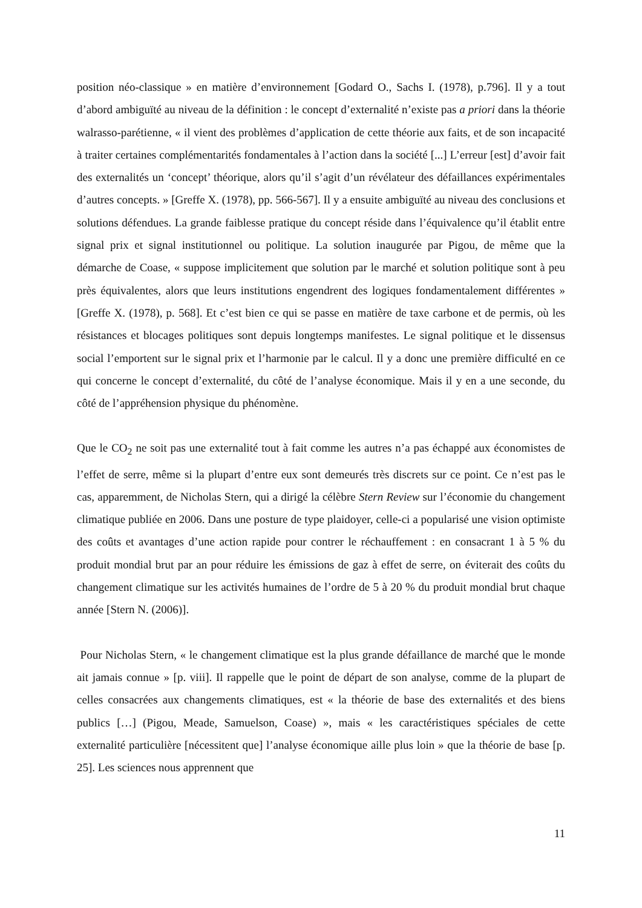position néo-classique » en matière d’environnement [Godard O., Sachs I. (1978), p.796]. Il y a tout d’abord ambiguïté au niveau de la définition : le concept d’externalité n’existe pas a priori dans la théorie walrasso-parétienne, « il vient des problèmes d’application de cette théorie aux faits, et de son incapacité à traiter certaines complémentarités fondamentales à l’action dans la société [...] L’erreur [est] d’avoir fait des externalités un ‘concept’ théorique, alors qu’il s’agit d’un révélateur des défaillances expérimentales d’autres concepts. » [Greffe X. (1978), pp. 566-567]. Il y a ensuite ambiguïté au niveau des conclusions et solutions défendues. La grande faiblesse pratique du concept réside dans l’équivalence qu’il établit entre signal prix et signal institutionnel ou politique. La solution inaugurée par Pigou, de même que la démarche de Coase, « suppose implicitement que solution par le marché et solution politique sont à peu près équivalentes, alors que leurs institutions engendrent des logiques fondamentalement différentes » [Greffe X. (1978), p. 568]. Et c’est bien ce qui se passe en matière de taxe carbone et de permis, où les résistances et blocages politiques sont depuis longtemps manifestes. Le signal politique et le dissensus social l’emportent sur le signal prix et l’harmonie par le calcul. Il y a donc une première difficulté en ce qui concerne le concept d’externalité, du côté de l’analyse économique. Mais il y en a une seconde, du côté de l’appréhension physique du phénomène.
Que le CO<sub>2</sub> ne soit pas une externalité tout à fait comme les autres n’a pas échappé aux économistes de l’effet de serre, même si la plupart d’entre eux sont demeurés très discrets sur ce point. Ce n’est pas le cas, apparemment, de Nicholas Stern, qui a dirigé la célèbre Stern Review sur l’économie du changement climatique publiée en 2006. Dans une posture de type plaidoyer, celle-ci a popularisé une vision optimiste des coûts et avantages d’une action rapide pour contrer le réchauffement : en consacrant 1 à 5 % du produit mondial brut par an pour réduire les émissions de gaz à effet de serre, on éviterait des coûts du changement climatique sur les activités humaines de l’ordre de 5 à 20 % du produit mondial brut chaque année [Stern N. (2006)].
Pour Nicholas Stern, « le changement climatique est la plus grande défaillance de marché que le monde ait jamais connue » [p. viii]. Il rappelle que le point de départ de son analyse, comme de la plupart de celles consacrées aux changements climatiques, est « la théorie de base des externalités et des biens publics […] (Pigou, Meade, Samuelson, Coase) », mais « les caractéristiques spéciales de cette externalité particulière [nécessitent que] l’analyse économique aille plus loin » que la théorie de base [p. 25]. Les sciences nous apprennent que
11